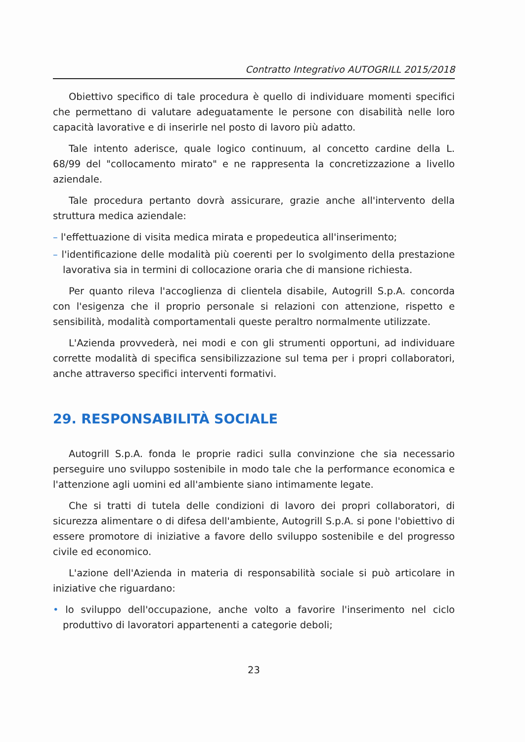Contratto Integrativo AUTOGRILL 2015/2018
Obiettivo specifico di tale procedura è quello di individuare momenti specifici che permettano di valutare adeguatamente le persone con disabilità nelle loro capacità lavorative e di inserirle nel posto di lavoro più adatto.
Tale intento aderisce, quale logico continuum, al concetto cardine della L. 68/99 del "collocamento mirato" e ne rappresenta la concretizzazione a livello aziendale.
Tale procedura pertanto dovrà assicurare, grazie anche all'intervento della struttura medica aziendale:
– l'effettuazione di visita medica mirata e propedeutica all'inserimento;
– l'identificazione delle modalità più coerenti per lo svolgimento della prestazione lavorativa sia in termini di collocazione oraria che di mansione richiesta.
Per quanto rileva l'accoglienza di clientela disabile, Autogrill S.p.A. concorda con l'esigenza che il proprio personale si relazioni con attenzione, rispetto e sensibilità, modalità comportamentali queste peraltro normalmente utilizzate.
L'Azienda provvederà, nei modi e con gli strumenti opportuni, ad individuare corrette modalità di specifica sensibilizzazione sul tema per i propri collaboratori, anche attraverso specifici interventi formativi.
29. RESPONSABILITÀ SOCIALE
Autogrill S.p.A. fonda le proprie radici sulla convinzione che sia necessario perseguire uno sviluppo sostenibile in modo tale che la performance economica e l'attenzione agli uomini ed all'ambiente siano intimamente legate.
Che si tratti di tutela delle condizioni di lavoro dei propri collaboratori, di sicurezza alimentare o di difesa dell'ambiente, Autogrill S.p.A. si pone l'obiettivo di essere promotore di iniziative a favore dello sviluppo sostenibile e del progresso civile ed economico.
L'azione dell'Azienda in materia di responsabilità sociale si può articolare in iniziative che riguardano:
• lo sviluppo dell'occupazione, anche volto a favorire l'inserimento nel ciclo produttivo di lavoratori appartenenti a categorie deboli;
23